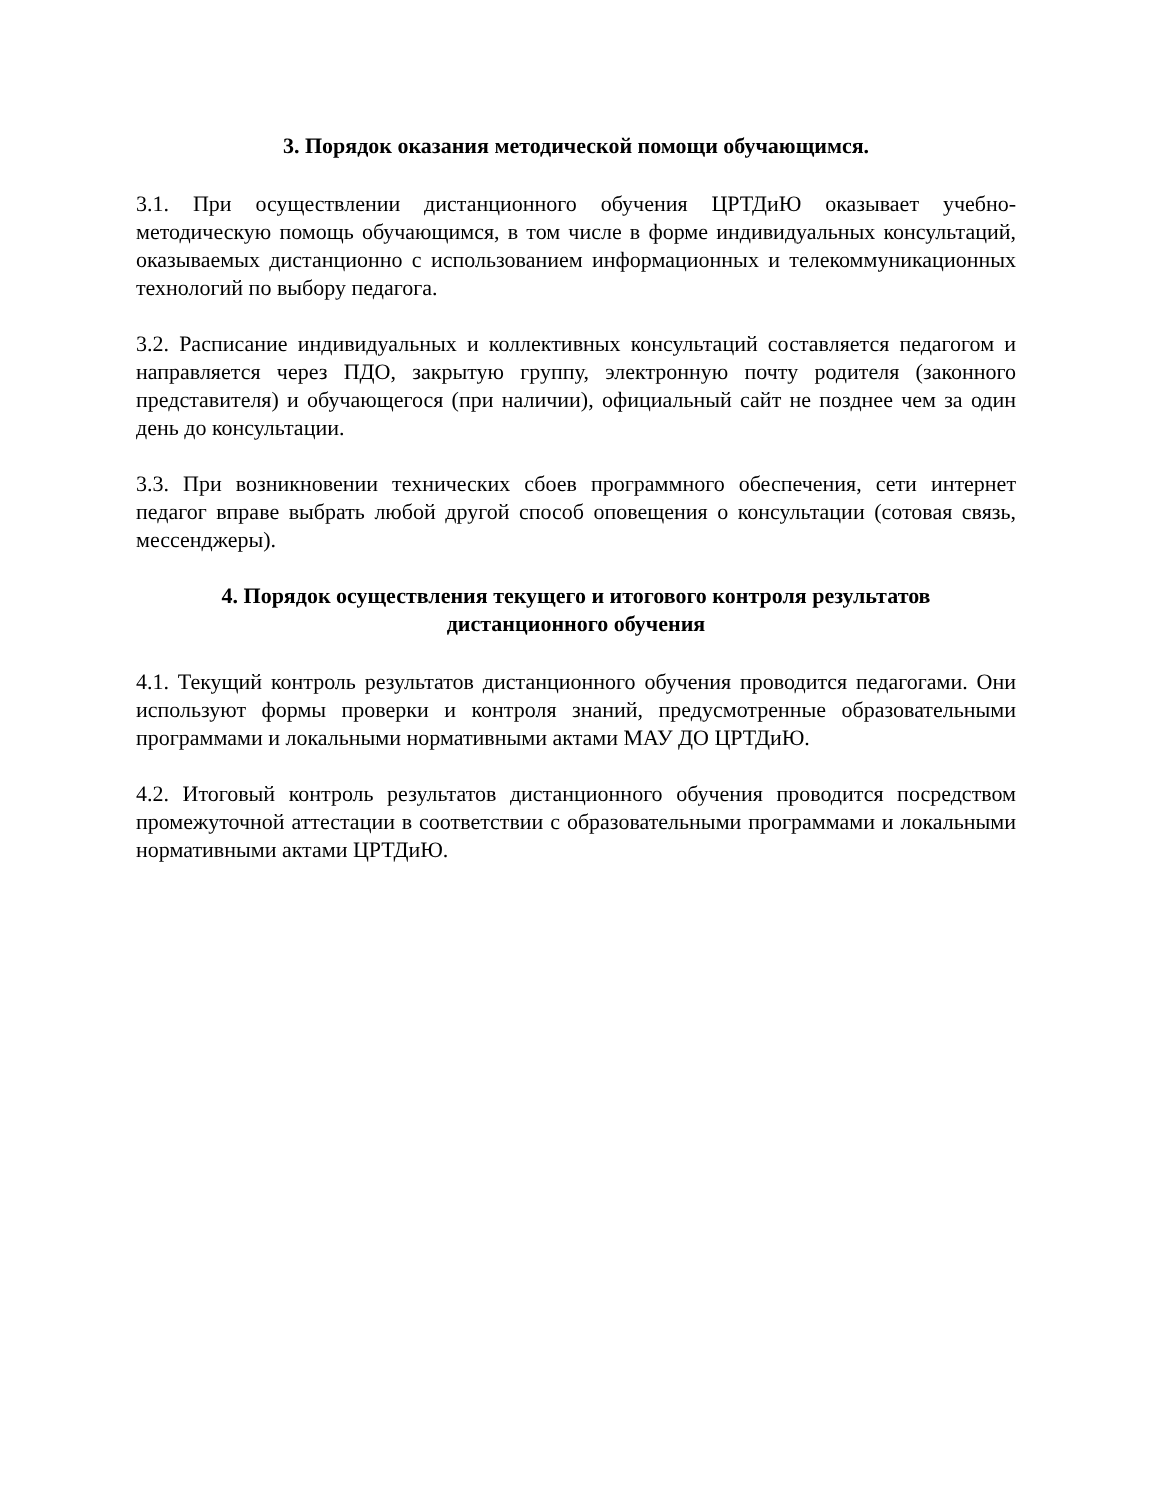3. Порядок оказания методической помощи обучающимся.
3.1. При осуществлении дистанционного обучения ЦРТДиЮ оказывает учебно-методическую помощь обучающимся, в том числе в форме индивидуальных консультаций, оказываемых дистанционно с использованием информационных и телекоммуникационных технологий по выбору педагога.
3.2. Расписание индивидуальных и коллективных консультаций составляется педагогом и направляется через ПДО, закрытую группу, электронную почту родителя (законного представителя) и обучающегося (при наличии), официальный сайт не позднее чем за один день до консультации.
3.3. При возникновении технических сбоев программного обеспечения, сети интернет педагог вправе выбрать любой другой способ оповещения о консультации (сотовая связь, мессенджеры).
4. Порядок осуществления текущего и итогового контроля результатов
дистанционного обучения
4.1. Текущий контроль результатов дистанционного обучения проводится педагогами. Они используют формы проверки и контроля знаний, предусмотренные образовательными программами и локальными нормативными актами МАУ ДО ЦРТДиЮ.
4.2. Итоговый контроль результатов дистанционного обучения проводится посредством промежуточной аттестации в соответствии с образовательными программами и локальными нормативными актами ЦРТДиЮ.